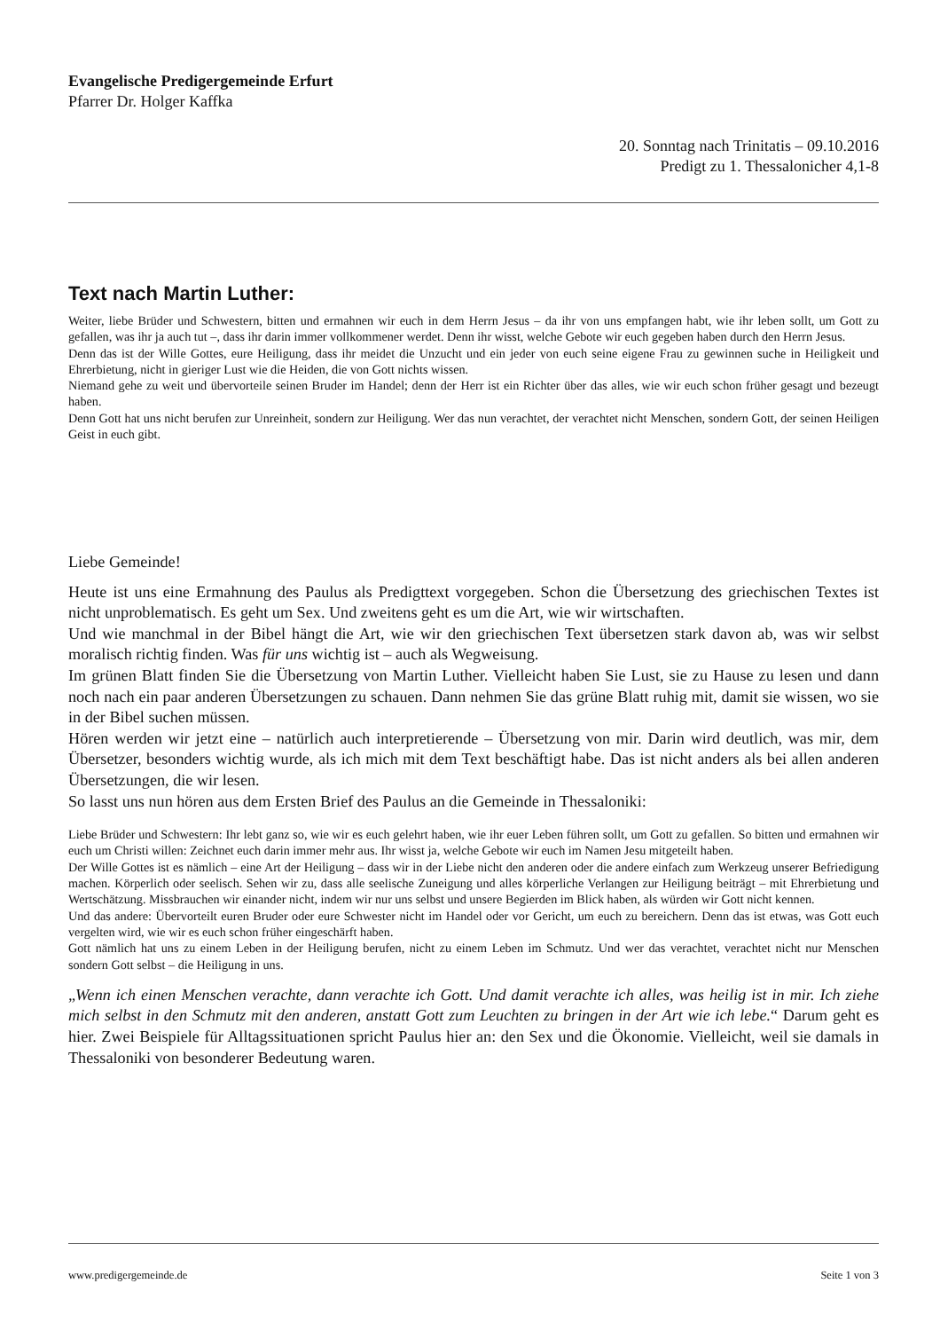Evangelische Predigergemeinde Erfurt
Pfarrer Dr. Holger Kaffka
20. Sonntag nach Trinitatis – 09.10.2016
Predigt zu 1. Thessalonicher 4,1-8
Text nach Martin Luther:
Weiter, liebe Brüder und Schwestern, bitten und ermahnen wir euch in dem Herrn Jesus – da ihr von uns empfangen habt, wie ihr leben sollt, um Gott zu gefallen, was ihr ja auch tut –, dass ihr darin immer vollkommener werdet. Denn ihr wisst, welche Gebote wir euch gegeben haben durch den Herrn Jesus.
Denn das ist der Wille Gottes, eure Heiligung, dass ihr meidet die Unzucht und ein jeder von euch seine eigene Frau zu gewinnen suche in Heiligkeit und Ehrerbietung, nicht in gieriger Lust wie die Heiden, die von Gott nichts wissen.
Niemand gehe zu weit und übervorteile seinen Bruder im Handel; denn der Herr ist ein Richter über das alles, wie wir euch schon früher gesagt und bezeugt haben.
Denn Gott hat uns nicht berufen zur Unreinheit, sondern zur Heiligung. Wer das nun verachtet, der verachtet nicht Menschen, sondern Gott, der seinen Heiligen Geist in euch gibt.
Liebe Gemeinde!
Heute ist uns eine Ermahnung des Paulus als Predigttext vorgegeben. Schon die Übersetzung des griechischen Textes ist nicht unproblematisch. Es geht um Sex. Und zweitens geht es um die Art, wie wir wirtschaften.
Und wie manchmal in der Bibel hängt die Art, wie wir den griechischen Text übersetzen stark davon ab, was wir selbst moralisch richtig finden. Was für uns wichtig ist – auch als Wegweisung.
Im grünen Blatt finden Sie die Übersetzung von Martin Luther. Vielleicht haben Sie Lust, sie zu Hause zu lesen und dann noch nach ein paar anderen Übersetzungen zu schauen. Dann nehmen Sie das grüne Blatt ruhig mit, damit sie wissen, wo sie in der Bibel suchen müssen.
Hören werden wir jetzt eine – natürlich auch interpretierende – Übersetzung von mir. Darin wird deutlich, was mir, dem Übersetzer, besonders wichtig wurde, als ich mich mit dem Text beschäftigt habe. Das ist nicht anders als bei allen anderen Übersetzungen, die wir lesen.
So lasst uns nun hören aus dem Ersten Brief des Paulus an die Gemeinde in Thessaloniki:
Liebe Brüder und Schwestern: Ihr lebt ganz so, wie wir es euch gelehrt haben, wie ihr euer Leben führen sollt, um Gott zu gefallen. So bitten und ermahnen wir euch um Christi willen: Zeichnet euch darin immer mehr aus. Ihr wisst ja, welche Gebote wir euch im Namen Jesu mitgeteilt haben.
Der Wille Gottes ist es nämlich – eine Art der Heiligung – dass wir in der Liebe nicht den anderen oder die andere einfach zum Werkzeug unserer Befriedigung machen. Körperlich oder seelisch. Sehen wir zu, dass alle seelische Zuneigung und alles körperliche Verlangen zur Heiligung beiträgt – mit Ehrerbietung und Wertschätzung. Missbrauchen wir einander nicht, indem wir nur uns selbst und unsere Begierden im Blick haben, als würden wir Gott nicht kennen.
Und das andere: Übervorteilt euren Bruder oder eure Schwester nicht im Handel oder vor Gericht, um euch zu bereichern. Denn das ist etwas, was Gott euch vergelten wird, wie wir es euch schon früher eingeschärft haben.
Gott nämlich hat uns zu einem Leben in der Heiligung berufen, nicht zu einem Leben im Schmutz. Und wer das verachtet, verachtet nicht nur Menschen sondern Gott selbst – die Heiligung in uns.
„Wenn ich einen Menschen verachte, dann verachte ich Gott. Und damit verachte ich alles, was heilig ist in mir. Ich ziehe mich selbst in den Schmutz mit den anderen, anstatt Gott zum Leuchten zu bringen in der Art wie ich lebe.“ Darum geht es hier. Zwei Beispiele für Alltagssituationen spricht Paulus hier an: den Sex und die Ökonomie. Vielleicht, weil sie damals in Thessaloniki von besonderer Bedeutung waren.
www.predigergemeinde.de Seite 1 von 3